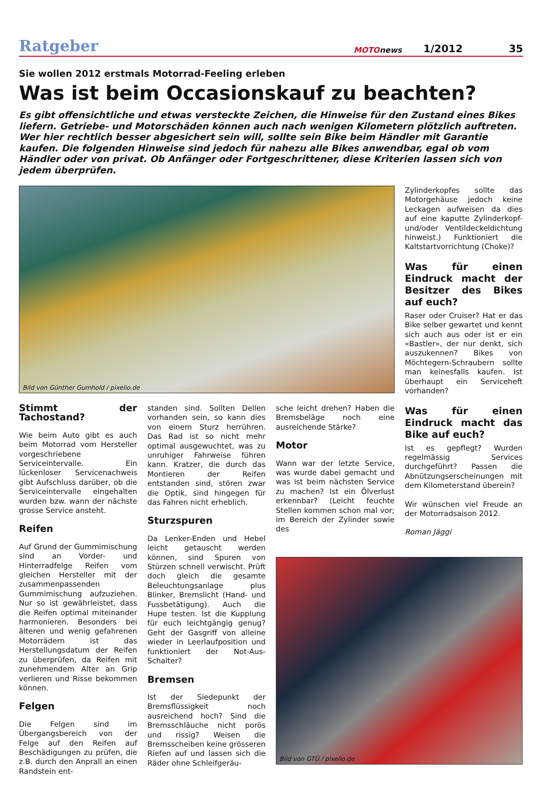Ratgeber
MOTOnews
1/2012
35
Sie wollen 2012 erstmals Motorrad-Feeling erleben
Was ist beim Occasionskauf zu beachten?
Es gibt offensichtliche und etwas versteckte Zeichen, die Hinweise für den Zustand eines Bikes liefern. Getriebe- und Motorschäden können auch nach wenigen Kilometern plötzlich auftreten. Wer hier rechtlich besser abgesichert sein will, sollte sein Bike beim Händler mit Garantie kaufen. Die folgenden Hinweise sind jedoch für nahezu alle Bikes anwendbar, egal ob vom Händler oder von privat. Ob Anfänger oder Fortgeschrittener, diese Kriterien lassen sich von jedem überprüfen.
Bild von Günther Gumhold / pixelio.de
Stimmt der Tachostand?
Wie beim Auto gibt es auch beim Motorrad vom Hersteller vorgeschriebene Serviceintervalle. Ein lückenloser Servicenachweis gibt Aufschluss darüber, ob die Serviceintervalle eingehalten wurden bzw. wann der nächste grosse Service ansteht.
Reifen
Auf Grund der Gummimischung sind an Vorder- und Hinterradfelge Reifen vom gleichen Hersteller mit der zusammenpassenden Gummimischung aufzuziehen. Nur so ist gewährleistet, dass die Reifen optimal miteinander harmonieren. Besonders bei älteren und wenig gefahrenen Motorrädern ist das Herstellungsdatum der Reifen zu überprüfen, da Reifen mit zunehmendem Alter an Grip verlieren und Risse bekommen können.
Felgen
Die Felgen sind im Übergangsbereich von der Felge auf den Reifen auf Beschädigungen zu prüfen, die z.B. durch den Anprall an einen Randstein ent-
standen sind. Sollten Dellen vorhanden sein, so kann dies von einem Sturz herrühren. Das Rad ist so nicht mehr optimal ausgewuchtet, was zu unruhiger Fahrweise führen kann. Kratzer, die durch das Montieren der Reifen entstanden sind, stören zwar die Optik, sind hingegen für das Fahren nicht erheblich.
Sturzspuren
Da Lenker-Enden und Hebel leicht getauscht werden können, sind Spuren von Stürzen schnell verwischt. Prüft doch gleich die gesamte Beleuchtungsanlage plus Blinker, Bremslicht (Hand- und Fussbetätigung). Auch die Hupe testen. Ist die Kupplung für euch leichtgängig genug? Geht der Gasgriff von alleine wieder in Leerlaufposition und funktioniert der Not-Aus-Schalter?
Bremsen
Ist der Siedepunkt der Bremsflüssigkeit noch ausreichend hoch? Sind die Bremsschläuche nicht porös und rissig? Weisen die Bremsscheiben keine grösseren Riefen auf und lassen sich die Räder ohne Schleifgeräu-
sche leicht drehen? Haben die Bremsbeläge noch eine ausreichende Stärke?
Motor
Wann war der letzte Service, was wurde dabei gemacht und was ist beim nächsten Service zu machen? Ist ein Ölverlust erkennbar? (Leicht feuchte Stellen kommen schon mal vor; im Bereich der Zylinder sowie des
Zylinderkopfes sollte das Motorgehäuse jedoch keine Leckagen aufweisen da dies auf eine kaputte Zylinderkopf- und/oder Ventildeckeldichtung hinweist.) Funktioniert die Kaltstartvorrichtung (Choke)?
Was für einen Eindruck macht der Besitzer des Bikes auf euch?
Raser oder Cruiser? Hat er das Bike selber gewartet und kennt sich auch aus oder ist er ein «Bastler», der nur denkt, sich auszukennen? Bikes von Möchtegern-Schraubern sollte man keinesfalls kaufen. Ist überhaupt ein Serviceheft vorhanden?
Was für einen Eindruck macht das Bike auf euch?
Ist es gepflegt? Wurden regelmässig Services durchgeführt? Passen die Abnützungserscheinungen mit dem Kilometerstand überein?
Wir wünschen viel Freude an der Motorradsaison 2012.
Roman Jäggi
Bild von GTÜ / pixelio.de